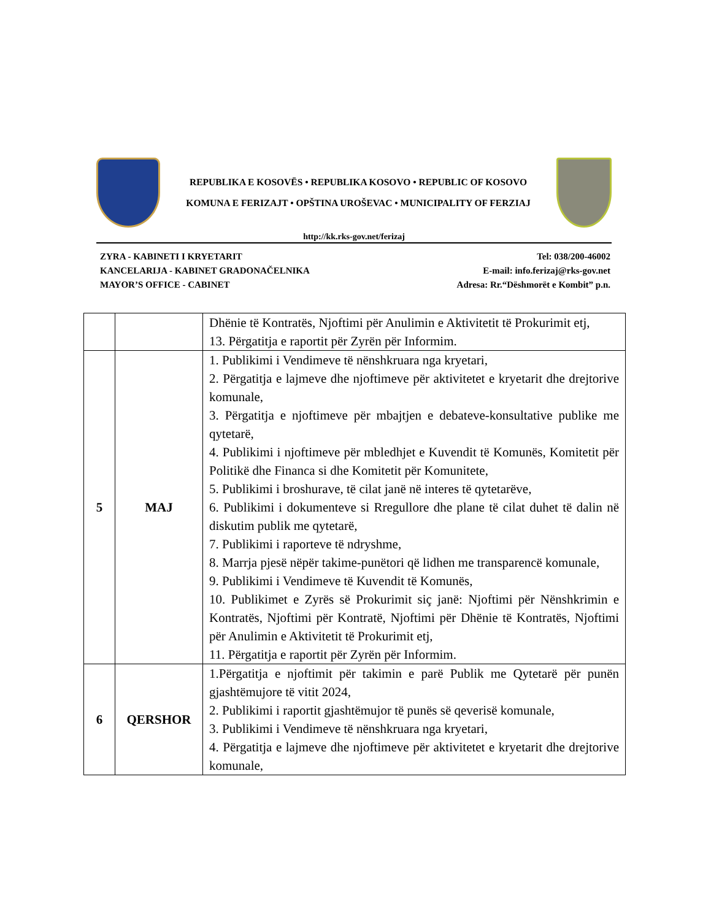REPUBLIKA E KOSOVËS • REPUBLIKA KOSOVO • REPUBLIC OF KOSOVO
KOMUNA E FERIZAJT • OPŠTINA UROŠEVAC • MUNICIPALITY OF FERZIAJ
http://kk.rks-gov.net/ferizaj
ZYRA - KABINETI I KRYETARIT
KANCELARIJA - KABINET GRADONAČELNIKA
MAYOR’S OFFICE - CABINET
Tel: 038/200-46002
E-mail: info.ferizaj@rks-gov.net
Adresa: Rr.“Dëshmorët e Kombit” p.n.
| | | Dhënie të Kontratës, Njoftimi për Anulimin e Aktivitetit të Prokurimit etj, 13. Përgatitja e raportit për Zyrën për Informim. |
| 5 | MAJ | 1. Publikimi i Vendimeve të nënshkruara nga kryetari, 2. Përgatitja e lajmeve dhe njoftimeve për aktivitetet e kryetarit dhe drejtorive komunale, 3. Përgatitja e njoftimeve për mbajtjen e debateve-konsultative publike me qytetarë, 4. Publikimi i njoftimeve për mbledhjet e Kuvendit të Komunës, Komitetit për Politikë dhe Financa si dhe Komitetit për Komunitete, 5. Publikimi i broshurave, të cilat janë në interes të qytetarëve, 6. Publikimi i dokumenteve si Rregullore dhe plane të cilat duhet të dalin në diskutim publik me qytetarë, 7. Publikimi i raporteve të ndryshme, 8. Marrja pjesë nëpër takime-punëtori që lidhen me transparencë komunale, 9. Publikimi i Vendimeve të Kuvendit të Komunës, 10. Publikimet e Zyrës së Prokurimit siç janë: Njoftimi për Nënshkrimin e Kontratës, Njoftimi për Kontratë, Njoftimi për Dhënie të Kontratës, Njoftimi për Anulimin e Aktivitetit të Prokurimit etj, 11. Përgatitja e raportit për Zyrën për Informim. |
| 6 | QERSHOR | 1.Përgatitja e njoftimit për takimin e parë Publik me Qytetarë për punën gjashtëmujore të vitit 2024, 2. Publikimi i raportit gjashtëmujor të punës së qeverisë komunale, 3. Publikimi i Vendimeve të nënshkruara nga kryetari, 4. Përgatitja e lajmeve dhe njoftimeve për aktivitetet e kryetarit dhe drejtorive komunale, |